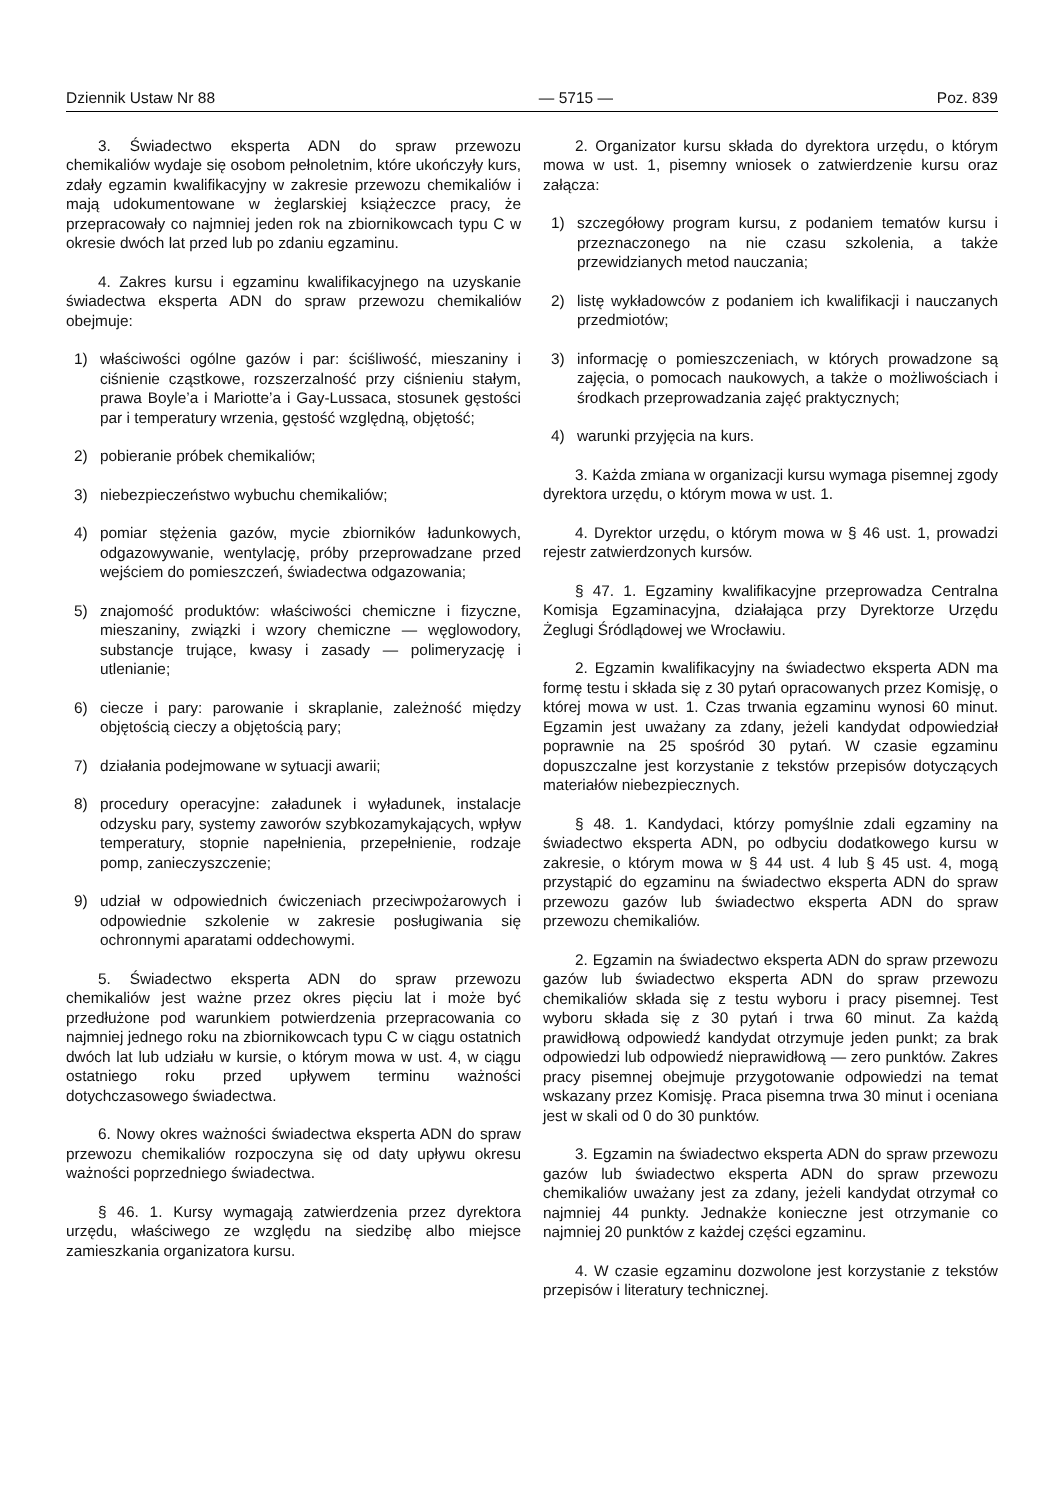Dziennik Ustaw Nr 88 — 5715 — Poz. 839
3. Świadectwo eksperta ADN do spraw przewozu chemikaliów wydaje się osobom pełnoletnim, które ukończyły kurs, zdały egzamin kwalifikacyjny w zakresie przewozu chemikaliów i mają udokumentowane w żeglarskiej książeczce pracy, że przepracowały co najmniej jeden rok na zbiornikowcach typu C w okresie dwóch lat przed lub po zdaniu egzaminu.
4. Zakres kursu i egzaminu kwalifikacyjnego na uzyskanie świadectwa eksperta ADN do spraw przewozu chemikaliów obejmuje:
1) właściwości ogólne gazów i par: ściśliwość, mieszaniny i ciśnienie cząstkowe, rozszerzalność przy ciśnieniu stałym, prawa Boyle’a i Mariotte’a i Gay-Lussaca, stosunek gęstości par i temperatury wrzenia, gęstość względną, objętość;
2) pobieranie próbek chemikaliów;
3) niebezpieczeństwo wybuchu chemikaliów;
4) pomiar stężenia gazów, mycie zbiorników ładunkowych, odgazowywanie, wentylację, próby przeprowadzane przed wejściem do pomieszczeń, świadectwa odgazowania;
5) znajomość produktów: właściwości chemiczne i fizyczne, mieszaniny, związki i wzory chemiczne — węglowodory, substancje trujące, kwasy i zasady — polimeryzację i utlenianie;
6) ciecze i pary: parowanie i skraplanie, zależność między objętością cieczy a objętością pary;
7) działania podejmowane w sytuacji awarii;
8) procedury operacyjne: załadunek i wyładunek, instalacje odzysku pary, systemy zaworów szybkozamykających, wpływ temperatury, stopnie napełnienia, przepełnienie, rodzaje pomp, zanieczyszczenie;
9) udział w odpowiednich ćwiczeniach przeciwpożarowych i odpowiednie szkolenie w zakresie posługiwania się ochronnymi aparatami oddechowymi.
5. Świadectwo eksperta ADN do spraw przewozu chemikaliów jest ważne przez okres pięciu lat i może być przedłużone pod warunkiem potwierdzenia przepracowania co najmniej jednego roku na zbiornikowcach typu C w ciągu ostatnich dwóch lat lub udziału w kursie, o którym mowa w ust. 4, w ciągu ostatniego roku przed upływem terminu ważności dotychczasowego świadectwa.
6. Nowy okres ważności świadectwa eksperta ADN do spraw przewozu chemikaliów rozpoczyna się od daty upływu okresu ważności poprzedniego świadectwa.
§ 46. 1. Kursy wymagają zatwierdzenia przez dyrektora urzędu, właściwego ze względu na siedzibę albo miejsce zamieszkania organizatora kursu.
2. Organizator kursu składa do dyrektora urzędu, o którym mowa w ust. 1, pisemny wniosek o zatwierdzenie kursu oraz załącza:
1) szczegółowy program kursu, z podaniem tematów kursu i przeznaczonego na nie czasu szkolenia, a także przewidzianych metod nauczania;
2) listę wykładowców z podaniem ich kwalifikacji i nauczanych przedmiotów;
3) informację o pomieszczeniach, w których prowadzone są zajęcia, o pomocach naukowych, a także o możliwościach i środkach przeprowadzania zajęć praktycznych;
4) warunki przyjęcia na kurs.
3. Każda zmiana w organizacji kursu wymaga pisemnej zgody dyrektora urzędu, o którym mowa w ust. 1.
4. Dyrektor urzędu, o którym mowa w § 46 ust. 1, prowadzi rejestr zatwierdzonych kursów.
§ 47. 1. Egzaminy kwalifikacyjne przeprowadza Centralna Komisja Egzaminacyjna, działająca przy Dyrektorze Urzędu Żeglugi Śródlądowej we Wrocławiu.
2. Egzamin kwalifikacyjny na świadectwo eksperta ADN ma formę testu i składa się z 30 pytań opracowanych przez Komisję, o której mowa w ust. 1. Czas trwania egzaminu wynosi 60 minut. Egzamin jest uważany za zdany, jeżeli kandydat odpowiedział poprawnie na 25 spośród 30 pytań. W czasie egzaminu dopuszczalne jest korzystanie z tekstów przepisów dotyczących materiałów niebezpiecznych.
§ 48. 1. Kandydaci, którzy pomyślnie zdali egzaminy na świadectwo eksperta ADN, po odbyciu dodatkowego kursu w zakresie, o którym mowa w § 44 ust. 4 lub § 45 ust. 4, mogą przystąpić do egzaminu na świadectwo eksperta ADN do spraw przewozu gazów lub świadectwo eksperta ADN do spraw przewozu chemikaliów.
2. Egzamin na świadectwo eksperta ADN do spraw przewozu gazów lub świadectwo eksperta ADN do spraw przewozu chemikaliów składa się z testu wyboru i pracy pisemnej. Test wyboru składa się z 30 pytań i trwa 60 minut. Za każdą prawidłową odpowiedź kandydat otrzymuje jeden punkt; za brak odpowiedzi lub odpowiedź nieprawidłową — zero punktów. Zakres pracy pisemnej obejmuje przygotowanie odpowiedzi na temat wskazany przez Komisję. Praca pisemna trwa 30 minut i oceniana jest w skali od 0 do 30 punktów.
3. Egzamin na świadectwo eksperta ADN do spraw przewozu gazów lub świadectwo eksperta ADN do spraw przewozu chemikaliów uważany jest za zdany, jeżeli kandydat otrzymał co najmniej 44 punkty. Jednakże konieczne jest otrzymanie co najmniej 20 punktów z każdej części egzaminu.
4. W czasie egzaminu dozwolone jest korzystanie z tekstów przepisów i literatury technicznej.